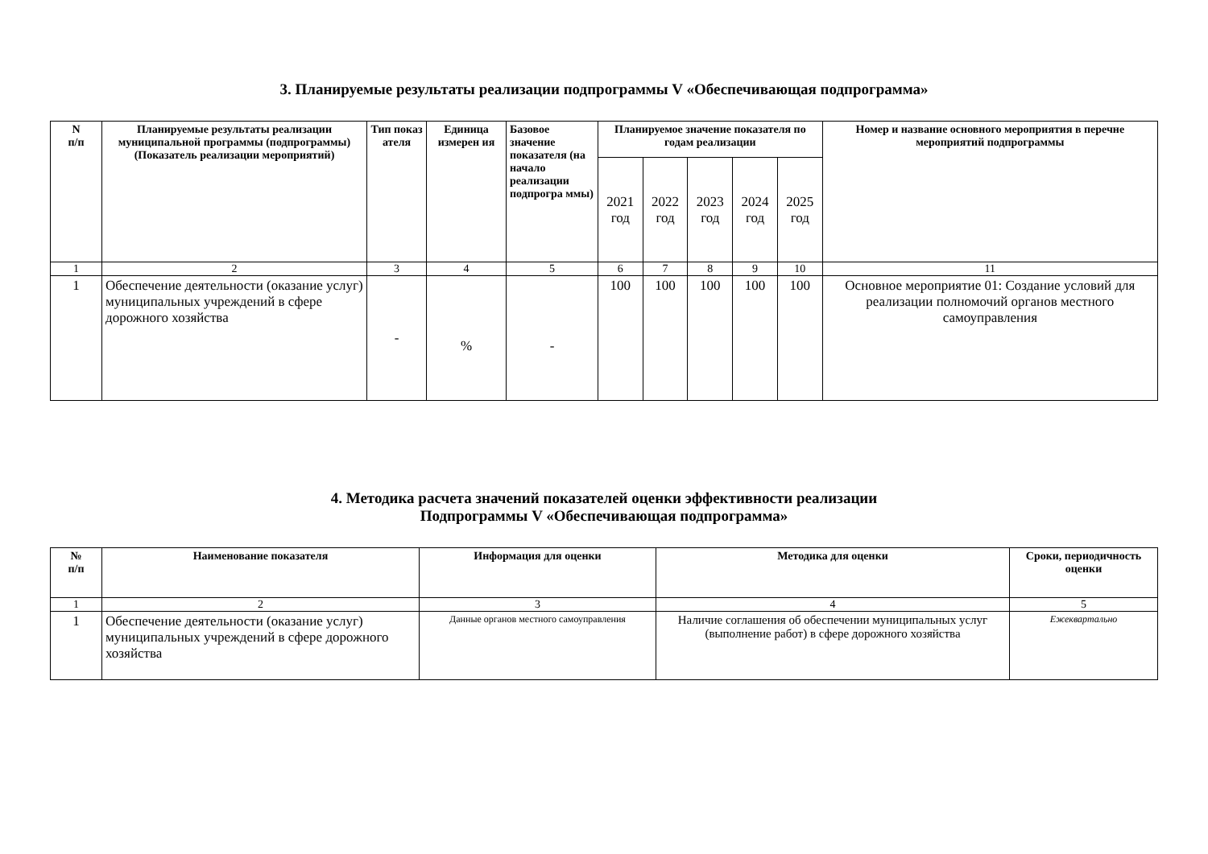3. Планируемые результаты реализации подпрограммы V «Обеспечивающая подпрограмма»
| N п/п | Планируемые результаты реализации муниципальной программы (подпрограммы) (Показатель реализации мероприятий) | Тип показ ателя | Единица измерен ия | Базовое значение показателя (на начало реализации подпрогра ммы) | Планируемое значение показателя по годам реализации | | | | | Номер и название основного мероприятия в перечне мероприятий подпрограммы |
| --- | --- | --- | --- | --- | --- | --- | --- | --- | --- | --- |
| | | | | | 2021 год | 2022 год | 2023 год | 2024 год | 2025 год | |
| 1 | 2 | 3 | 4 | 5 | 6 | 7 | 8 | 9 | 10 | 11 |
| 1 | Обеспечение деятельности (оказание услуг) муниципальных учреждений в сфере дорожного хозяйства | - | % | - | 100 | 100 | 100 | 100 | 100 | Основное мероприятие 01: Создание условий для реализации полномочий органов местного самоуправления |
4. Методика расчета значений показателей оценки эффективности реализации
Подпрограммы V «Обеспечивающая подпрограмма»
| № п/п | Наименование показателя | Информация для оценки | Методика для оценки | Сроки, периодичность оценки |
| --- | --- | --- | --- | --- |
| 1 | 2 | 3 | 4 | 5 |
| 1 | Обеспечение деятельности (оказание услуг) муниципальных учреждений в сфере дорожного хозяйства | Данные органов местного самоуправления | Наличие соглашения об обеспечении муниципальных услуг (выполнение работ) в сфере дорожного хозяйства | Ежеквартально |